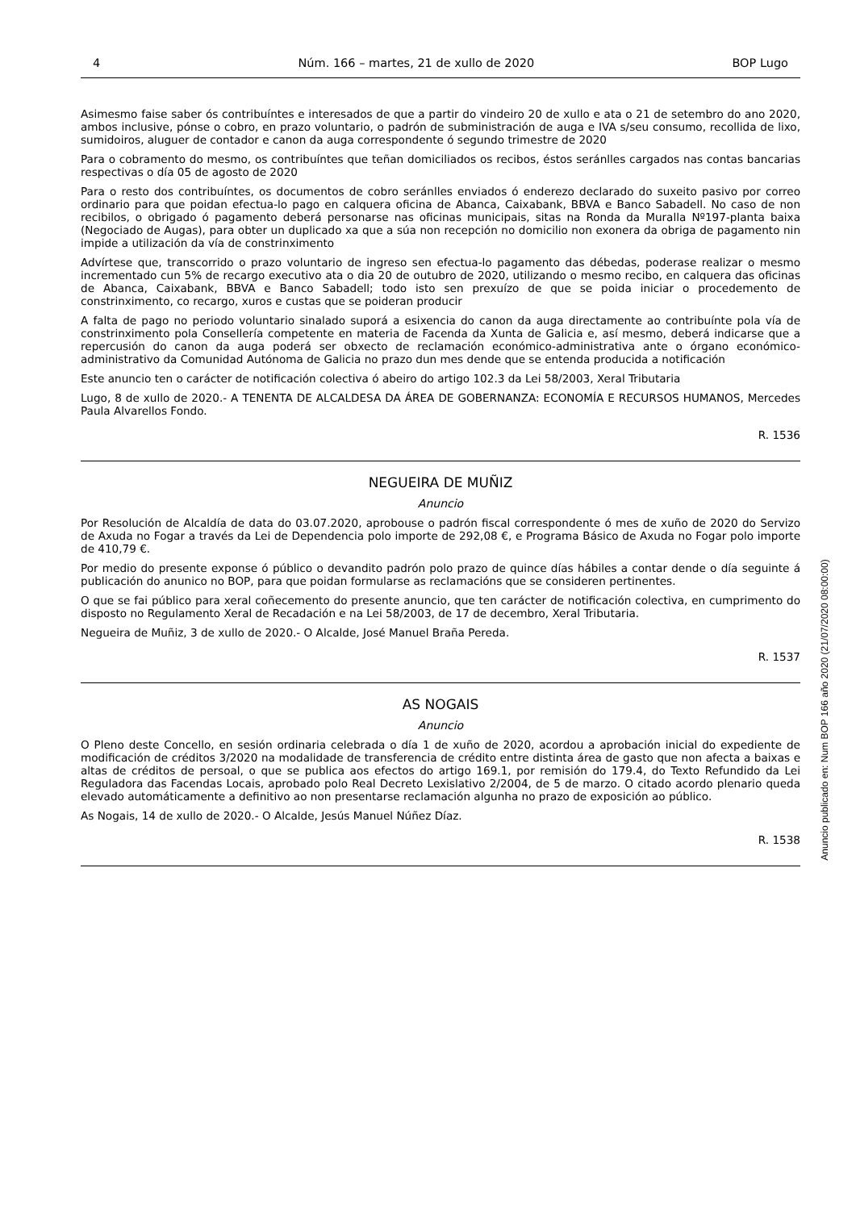4 Núm. 166 – martes, 21 de xullo de 2020 BOP Lugo
Asimesmo faise saber ós contribuíntes e interesados de que a partir do vindeiro 20 de xullo e ata o 21 de setembro do ano 2020, ambos inclusive, pónse o cobro, en prazo voluntario, o padrón de subministración de auga e IVA s/seu consumo, recollida de lixo, sumidoiros, aluguer de contador e canon da auga correspondente ó segundo trimestre de 2020
Para o cobramento do mesmo, os contribuíntes que teñan domiciliados os recibos, éstos seránlles cargados nas contas bancarias respectivas o día 05 de agosto de 2020
Para o resto dos contribuíntes, os documentos de cobro seránlles enviados ó enderezo declarado do suxeito pasivo por correo ordinario para que poidan efectua-lo pago en calquera oficina de Abanca, Caixabank, BBVA e Banco Sabadell. No caso de non recibilos, o obrigado ó pagamento deberá personarse nas oficinas municipais, sitas na Ronda da Muralla Nº197-planta baixa (Negociado de Augas), para obter un duplicado xa que a súa non recepción no domicilio non exonera da obriga de pagamento nin impide a utilización da vía de constrinximento
Advírtese que, transcorrido o prazo voluntario de ingreso sen efectua-lo pagamento das débedas, poderase realizar o mesmo incrementado cun 5% de recargo executivo ata o dia 20 de outubro de 2020, utilizando o mesmo recibo, en calquera das oficinas de Abanca, Caixabank, BBVA e Banco Sabadell; todo isto sen prexuízo de que se poida iniciar o procedemento de constrinximento, co recargo, xuros e custas que se poideran producir
A falta de pago no periodo voluntario sinalado suporá a esixencia do canon da auga directamente ao contribuínte pola vía de constrinximento pola Consellería competente en materia de Facenda da Xunta de Galicia e, así mesmo, deberá indicarse que a repercusión do canon da auga poderá ser obxecto de reclamación económico-administrativa ante o órgano económico-administrativo da Comunidad Autónoma de Galicia no prazo dun mes dende que se entenda producida a notificación
Este anuncio ten o carácter de notificación colectiva ó abeiro do artigo 102.3 da Lei 58/2003, Xeral Tributaria
Lugo, 8 de xullo de 2020.- A TENENTA DE ALCALDESA DA ÁREA DE GOBERNANZA: ECONOMÍA E RECURSOS HUMANOS, Mercedes Paula Alvarellos Fondo.
R. 1536
NEGUEIRA DE MUÑIZ
Anuncio
Por Resolución de Alcaldía de data do 03.07.2020, aprobouse o padrón fiscal correspondente ó mes de xuño de 2020 do Servizo de Axuda no Fogar a través da Lei de Dependencia polo importe de 292,08 €, e Programa Básico de Axuda no Fogar polo importe de 410,79 €.
Por medio do presente exponse ó público o devandito padrón polo prazo de quince días hábiles a contar dende o día seguinte á publicación do anunico no BOP, para que poidan formularse as reclamacións que se consideren pertinentes.
O que se fai público para xeral coñecemento do presente anuncio, que ten carácter de notificación colectiva, en cumprimento do disposto no Regulamento Xeral de Recadación e na Lei 58/2003, de 17 de decembro, Xeral Tributaria.
Negueira de Muñiz, 3 de xullo de 2020.- O Alcalde, José Manuel Braña Pereda.
R. 1537
AS NOGAIS
Anuncio
O Pleno deste Concello, en sesión ordinaria celebrada o día 1 de xuño de 2020, acordou a aprobación inicial do expediente de modificación de créditos 3/2020 na modalidade de transferencia de crédito entre distinta área de gasto que non afecta a baixas e altas de créditos de persoal, o que se publica aos efectos do artigo 169.1, por remisión do 179.4, do Texto Refundido da Lei Reguladora das Facendas Locais, aprobado polo Real Decreto Lexislativo 2/2004, de 5 de marzo. O citado acordo plenario queda elevado automáticamente a definitivo ao non presentarse reclamación algunha no prazo de exposición ao público.
As Nogais, 14 de xullo de 2020.- O Alcalde, Jesús Manuel Núñez Díaz.
R. 1538
Anuncio publicado en: Num BOP 166 año 2020 (21/07/2020 08:00:00)